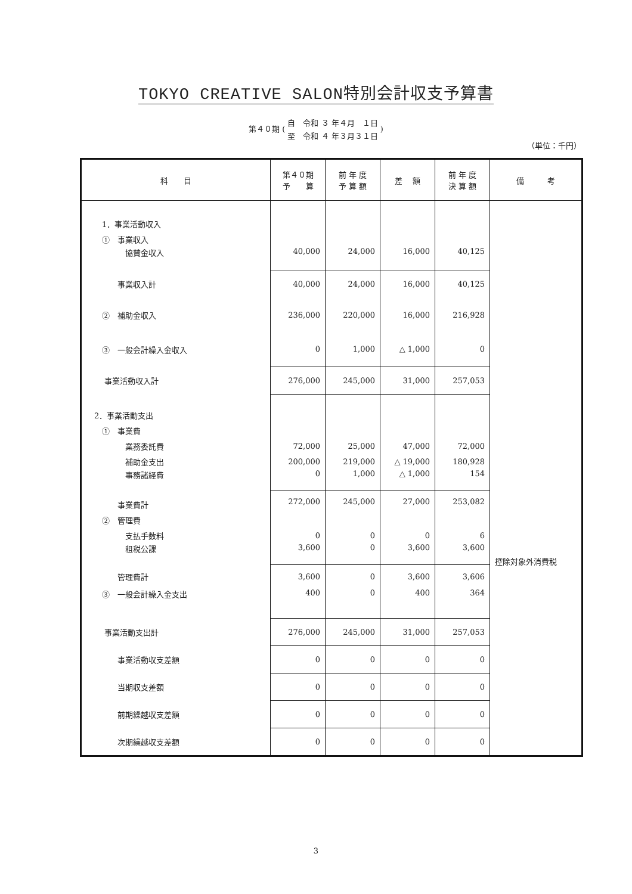TOKYO CREATIVE SALON特別会計収支予算書
第４０期 (
自　令和 ３ 年４月　１日
至　令和 ４ 年３月３１日
)
（単位：千円）
| 科 目 | 第４０期 予 算 | 前 年 度 予 算 額 | 差 額 | 前 年 度 決 算 額 | 備 考 |
| --- | --- | --- | --- | --- | --- |
| 1．事業活動収入 | | | | | 控除対象外消費税 |
| ① 事業収入 | | | | | |
| 協賛金収入 | 40,000 | 24,000 | 16,000 | 40,125 | |
| 事業収入計 | 40,000 | 24,000 | 16,000 | 40,125 | |
| ② 補助金収入 | 236,000 | 220,000 | 16,000 | 216,928 | |
| ③ 一般会計繰入金収入 | 0 | 1,000 | △ 1,000 | 0 | |
| 事業活動収入計 | 276,000 | 245,000 | 31,000 | 257,053 | |
| 2．事業活動支出 | | | | | |
| ① 事業費 | | | | | |
| 業務委託費 | 72,000 | 25,000 | 47,000 | 72,000 | |
| 補助金支出 | 200,000 | 219,000 | △ 19,000 | 180,928 | |
| 事務諸経費 | 0 | 1,000 | △ 1,000 | 154 | |
| 事業費計 | 272,000 | 245,000 | 27,000 | 253,082 | |
| ② 管理費 | | | | | |
| 支払手数料 | 0 | 0 | 0 | 6 | |
| 租税公課 | 3,600 | 0 | 3,600 | 3,600 | |
| 管理費計 | 3,600 | 0 | 3,600 | 3,606 | |
| ③ 一般会計繰入金支出 | 400 | 0 | 400 | 364 | |
| 事業活動支出計 | 276,000 | 245,000 | 31,000 | 257,053 | |
| 事業活動収支差額 | 0 | 0 | 0 | 0 | |
| 当期収支差額 | 0 | 0 | 0 | 0 | |
| 前期繰越収支差額 | 0 | 0 | 0 | 0 | |
| 次期繰越収支差額 | 0 | 0 | 0 | 0 | |
3